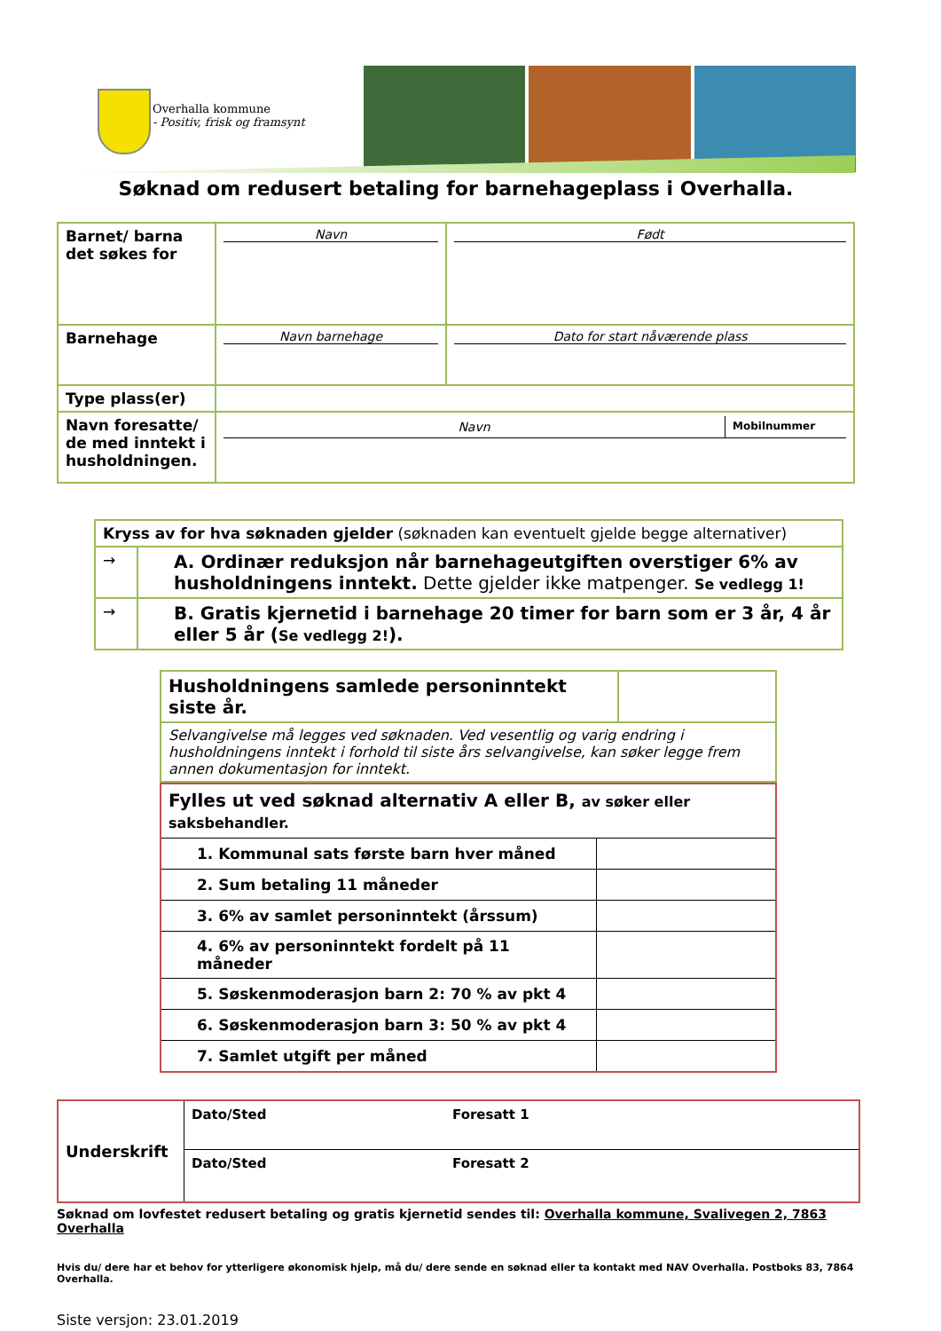Overhalla kommune
- Positiv, frisk og framsynt
Søknad om redusert betaling for barnehageplass i Overhalla.
| Barnet/ barna det søkes for | Navn | Født |
| Barnehage | Navn barnehage | Dato for start nåværende plass |
| Type plass(er) | | |
| Navn foresatte/ de med inntekt i husholdningen. | / Navn / Mobilnummer / | |
| Kryss av for hva søknaden gjelder (søknaden kan eventuelt gjelde begge alternativer) | |
| → | A. Ordinær reduksjon når barnehageutgiften overstiger 6% av husholdningens inntekt. Dette gjelder ikke matpenger. Se vedlegg 1! |
| → | B. Gratis kjernetid i barnehage 20 timer for barn som er 3 år, 4 år eller 5 år ( Se vedlegg 2! ). |
| Husholdningens samlede personinntekt siste år. | |
| Selvangivelse må legges ved søknaden. Ved vesentlig og varig endring i husholdningens inntekt i forhold til siste års selvangivelse, kan søker legge frem annen dokumentasjon for inntekt. | |
| Fylles ut ved søknad alternativ A eller B, av søker eller saksbehandler. | |
| 1. Kommunal sats første barn hver måned | |
| 2. Sum betaling 11 måneder | |
| 3. 6% av samlet personinntekt (årssum) | |
| 4. 6% av personinntekt fordelt på 11 måneder | |
| 5. Søskenmoderasjon barn 2: 70 % av pkt 4 | |
| 6. Søskenmoderasjon barn 3: 50 % av pkt 4 | |
| 7. Samlet utgift per måned | |
| Underskrift | Dato/Sted | Foresatt 1 |
| | Dato/Sted | Foresatt 2 |
Søknad om lovfestet redusert betaling og gratis kjernetid sendes til: Overhalla kommune, Svalivegen 2, 7863 Overhalla
Hvis du/ dere har et behov for ytterligere økonomisk hjelp, må du/ dere sende en søknad eller ta kontakt med NAV Overhalla. Postboks 83, 7864 Overhalla.
Siste versjon: 23.01.2019